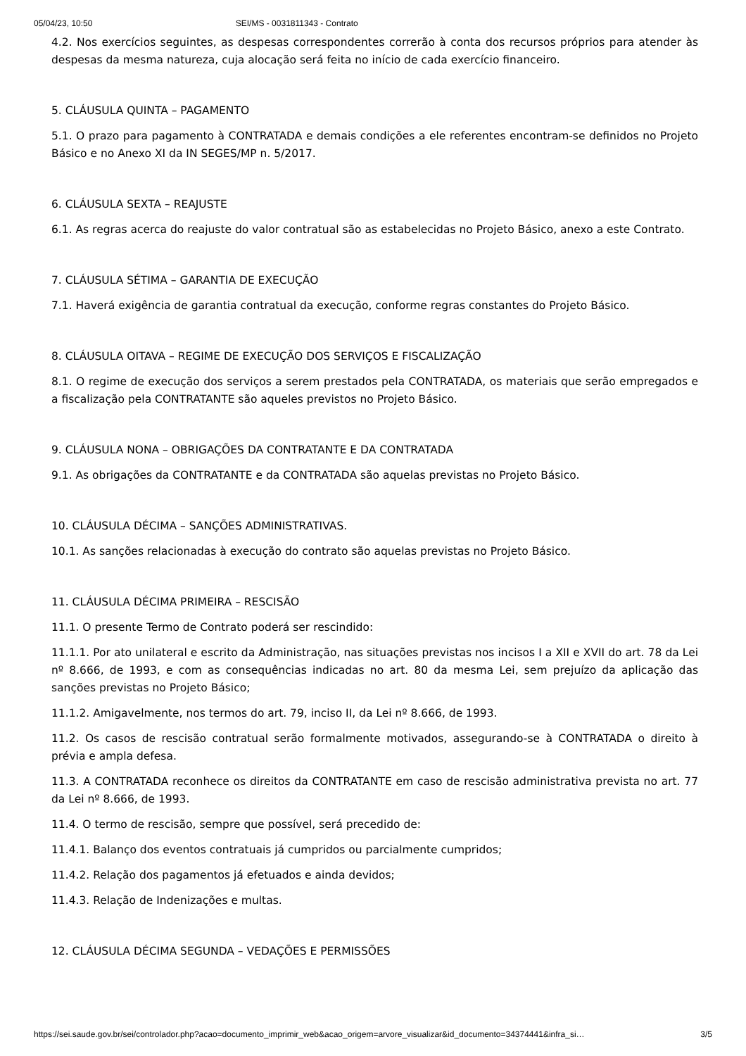05/04/23, 10:50 SEI/MS - 0031811343 - Contrato
4.2. Nos exercícios seguintes, as despesas correspondentes correrão à conta dos recursos próprios para atender às despesas da mesma natureza, cuja alocação será feita no início de cada exercício financeiro.
5. CLÁUSULA QUINTA – PAGAMENTO
5.1. O prazo para pagamento à CONTRATADA e demais condições a ele referentes encontram-se definidos no Projeto Básico e no Anexo XI da IN SEGES/MP n. 5/2017.
6. CLÁUSULA SEXTA – REAJUSTE
6.1. As regras acerca do reajuste do valor contratual são as estabelecidas no Projeto Básico, anexo a este Contrato.
7. CLÁUSULA SÉTIMA – GARANTIA DE EXECUÇÃO
7.1. Haverá exigência de garantia contratual da execução, conforme regras constantes do Projeto Básico.
8. CLÁUSULA OITAVA – REGIME DE EXECUÇÃO DOS SERVIÇOS E FISCALIZAÇÃO
8.1. O regime de execução dos serviços a serem prestados pela CONTRATADA, os materiais que serão empregados e a fiscalização pela CONTRATANTE são aqueles previstos no Projeto Básico.
9. CLÁUSULA NONA – OBRIGAÇÕES DA CONTRATANTE E DA CONTRATADA
9.1. As obrigações da CONTRATANTE e da CONTRATADA são aquelas previstas no Projeto Básico.
10. CLÁUSULA DÉCIMA – SANÇÕES ADMINISTRATIVAS.
10.1. As sanções relacionadas à execução do contrato são aquelas previstas no Projeto Básico.
11. CLÁUSULA DÉCIMA PRIMEIRA – RESCISÃO
11.1. O presente Termo de Contrato poderá ser rescindido:
11.1.1. Por ato unilateral e escrito da Administração, nas situações previstas nos incisos I a XII e XVII do art. 78 da Lei nº 8.666, de 1993, e com as consequências indicadas no art. 80 da mesma Lei, sem prejuízo da aplicação das sanções previstas no Projeto Básico;
11.1.2. Amigavelmente, nos termos do art. 79, inciso II, da Lei nº 8.666, de 1993.
11.2. Os casos de rescisão contratual serão formalmente motivados, assegurando-se à CONTRATADA o direito à prévia e ampla defesa.
11.3. A CONTRATADA reconhece os direitos da CONTRATANTE em caso de rescisão administrativa prevista no art. 77 da Lei nº 8.666, de 1993.
11.4. O termo de rescisão, sempre que possível, será precedido de:
11.4.1. Balanço dos eventos contratuais já cumpridos ou parcialmente cumpridos;
11.4.2. Relação dos pagamentos já efetuados e ainda devidos;
11.4.3. Relação de Indenizações e multas.
12. CLÁUSULA DÉCIMA SEGUNDA – VEDAÇÕES E PERMISSÕES
https://sei.saude.gov.br/sei/controlador.php?acao=documento_imprimir_web&acao_origem=arvore_visualizar&id_documento=34374441&infra_si… 3/5